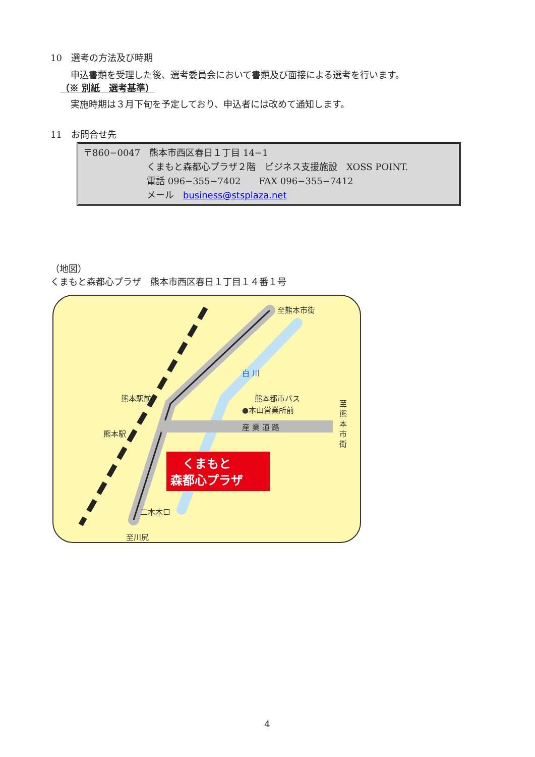10　選考の方法及び時期
申込書類を受理した後、選考委員会において書類及び面接による選考を行います。
（※ 別紙　選考基準）
実施時期は３月下旬を予定しており、申込者には改めて通知します。
11　お問合せ先
〒860−0047　熊本市西区春日１丁目 14−1
くまもと森都心プラザ２階　ビジネス支援施設　XOSS POINT.
電話 096−355−7402　　FAX 096−355−7412
メール　business@stsplaza.net
（地図）
くまもと森都心プラザ　熊本市西区春日１丁目１４番１号
至熊本市街
白 川
熊本都市バス
●本山営業所前
産 業 道 路
熊本駅前
熊本駅
二本木口
至川尻
至
熊
本
市
街
くまもと
森都心プラザ
4